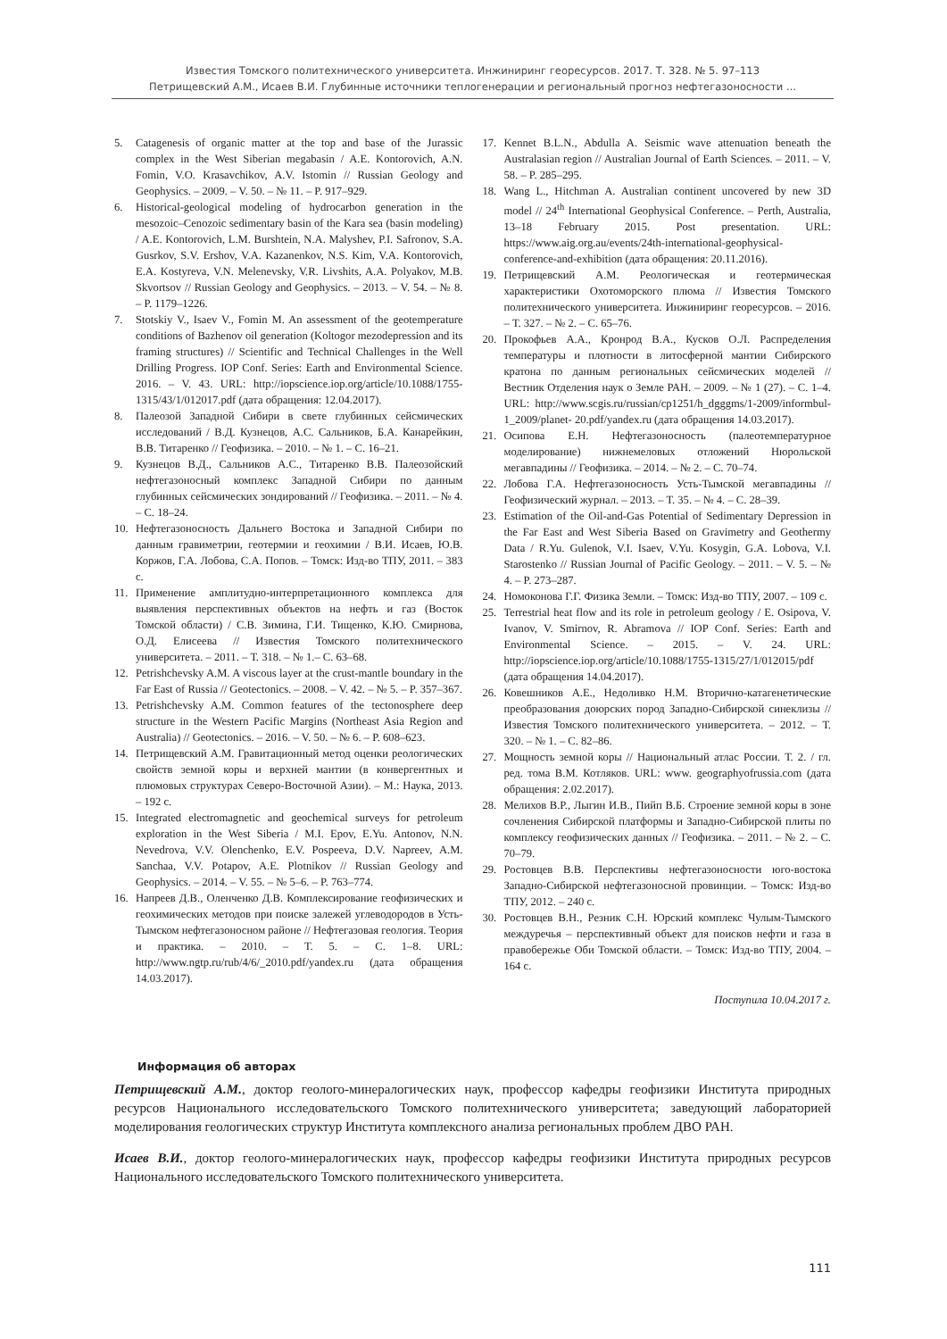Известия Томского политехнического университета. Инжиниринг георесурсов. 2017. Т. 328. № 5. 97–113
Петрищевский А.М., Исаев В.И. Глубинные источники теплогенерации и региональный прогноз нефтегазоносности ...
5. Catagenesis of organic matter at the top and base of the Jurassic complex in the West Siberian megabasin / A.E. Kontorovich, A.N. Fomin, V.O. Krasavchikov, A.V. Istomin // Russian Geology and Geophysics. – 2009. – V. 50. – № 11. – P. 917–929.
6. Historical-geological modeling of hydrocarbon generation in the mesozoic–Cenozoic sedimentary basin of the Kara sea (basin modeling) / A.E. Kontorovich, L.M. Burshtein, N.A. Malyshev, P.I. Safronov, S.A. Gusrkov, S.V. Ershov, V.A. Kazanenkov, N.S. Kim, V.A. Kontorovich, E.A. Kostyreva, V.N. Melenevsky, V.R. Livshits, A.A. Polyakov, M.B. Skvortsov // Russian Geology and Geophysics. – 2013. – V. 54. – № 8. – P. 1179–1226.
7. Stotskiy V., Isaev V., Fomin M. An assessment of the geotemperature conditions of Bazhenov oil generation (Koltogor mezodepression and its framing structures) // Scientific and Technical Challenges in the Well Drilling Progress. IOP Conf. Series: Earth and Environmental Science. 2016. – V. 43. URL: http://iopscience.iop.org/article/10.1088/1755-1315/43/1/012017.pdf (дата обращения: 12.04.2017).
8. Палеозой Западной Сибири в свете глубинных сейсмических исследований / В.Д. Кузнецов, А.С. Сальников, Б.А. Канарейкин, В.В. Титаренко // Геофизика. – 2010. – № 1. – С. 16–21.
9. Кузнецов В.Д., Сальников А.С., Титаренко В.В. Палеозойский нефтегазоносный комплекс Западной Сибири по данным глубинных сейсмических зондирований // Геофизика. – 2011. – № 4. – С. 18–24.
10. Нефтегазоносность Дальнего Востока и Западной Сибири по данным гравиметрии, геотермии и геохимии / В.И. Исаев, Ю.В. Коржов, Г.А. Лобова, С.А. Попов. – Томск: Изд-во ТПУ, 2011. – 383 с.
11. Применение амплитудно-интерпретационного комплекса для выявления перспективных объектов на нефть и газ (Восток Томской области) / С.В. Зимина, Г.И. Тищенко, К.Ю. Смирнова, О.Д. Елисеева // Известия Томского политехнического университета. – 2011. – Т. 318. – № 1.– С. 63–68.
12. Petrishchevsky A.M. A viscous layer at the crust-mantle boundary in the Far East of Russia // Geotectonics. – 2008. – V. 42. – № 5. – P. 357–367.
13. Petrishchevsky A.M. Common features of the tectonosphere deep structure in the Western Pacific Margins (Northeast Asia Region and Australia) // Geotectonics. – 2016. – V. 50. – № 6. – P. 608–623.
14. Петрищевский А.М. Гравитационный метод оценки реологических свойств земной коры и верхней мантии (в конвергентных и плюмовых структурах Северо-Восточной Азии). – М.: Наука, 2013. – 192 с.
15. Integrated electromagnetic and geochemical surveys for petroleum exploration in the West Siberia / M.I. Epov, E.Yu. Antonov, N.N. Nevedrova, V.V. Olenchenko, E.V. Pospeeva, D.V. Napreev, A.M. Sanchaa, V.V. Potapov, A.E. Plotnikov // Russian Geology and Geophysics. – 2014. – V. 55. – № 5–6. – P. 763–774.
16. Напреев Д.В., Оленченко Д.В. Комплексирование геофизических и геохимических методов при поиске залежей углеводородов в Усть-Тымском нефтегазоносном районе // Нефтегазовая геология. Теория и практика. – 2010. – Т. 5. – С. 1–8. URL: http://www.ngtp.ru/rub/4/6/_2010.pdf/yandex.ru (дата обращения 14.03.2017).
17. Kennet B.L.N., Abdulla A. Seismic wave attenuation beneath the Australasian region // Australian Journal of Earth Sciences. – 2011. – V. 58. – P. 285–295.
18. Wang L., Hitchman A. Australian continent uncovered by new 3D model // 24<sup>th</sup> International Geophysical Conference. – Perth, Australia, 13–18 February 2015. Post presentation. URL: https://www.aig.org.au/events/24th-international-geophysical-conference-and-exhibition (дата обращения: 20.11.2016).
19. Петрищевский А.М. Реологическая и геотермическая характеристики Охотоморского плюма // Известия Томского политехнического университета. Инжиниринг георесурсов. – 2016. – Т. 327. – № 2. – С. 65–76.
20. Прокофьев А.А., Кронрод В.А., Кусков О.Л. Распределения температуры и плотности в литосферной мантии Сибирского кратона по данным региональных сейсмических моделей // Вестник Отделения наук о Земле РАН. – 2009. – № 1 (27). – С. 1–4. URL: http://www.scgis.ru/russian/cp1251/h_dgggms/1-2009/informbul-1_2009/planet- 20.pdf/yandex.ru (дата обращения 14.03.2017).
21. Осипова Е.Н. Нефтегазоносность (палеотемпературное моделирование) нижнемеловых отложений Нюрольской мегавпадины // Геофизика. – 2014. – № 2. – С. 70–74.
22. Лобова Г.А. Нефтегазоносность Усть-Тымской мегавпадины // Геофизический журнал. – 2013. – Т. 35. – № 4. – С. 28–39.
23. Estimation of the Oil-and-Gas Potential of Sedimentary Depression in the Far East and West Siberia Based on Gravimetry and Geothermy Data / R.Yu. Gulenok, V.I. Isaev, V.Yu. Kosygin, G.A. Lobova, V.I. Starostenko // Russian Journal of Pacific Geology. – 2011. – V. 5. – № 4. – P. 273–287.
24. Номоконова Г.Г. Физика Земли. – Томск: Изд-во ТПУ, 2007. – 109 с.
25. Terrestrial heat flow and its role in petroleum geology / E. Osipova, V. Ivanov, V. Smirnov, R. Abramova // IOP Conf. Series: Earth and Environmental Science. – 2015. – V. 24. URL: http://iopscience.iop.org/article/10.1088/1755-1315/27/1/012015/pdf (дата обращения 14.04.2017).
26. Ковешников А.Е., Недоливко Н.М. Вторично-катагенетические преобразования доюрских пород Западно-Сибирской синеклизы // Известия Томского политехнического университета. – 2012. – Т. 320. – № 1. – С. 82–86.
27. Мощность земной коры // Национальный атлас России. Т. 2. / гл. ред. тома В.М. Котляков. URL: www. geographyofrussia.com (дата обращения: 2.02.2017).
28. Мелихов В.Р., Лыгин И.В., Пийп В.Б. Строение земной коры в зоне сочленения Сибирской платформы и Западно-Сибирской плиты по комплексу геофизических данных // Геофизика. – 2011. – № 2. – С. 70–79.
29. Ростовцев В.В. Перспективы нефтегазоносности юго-востока Западно-Сибирской нефтегазоносной провинции. – Томск: Изд-во ТПУ, 2012. – 240 с.
30. Ростовцев В.Н., Резник С.Н. Юрский комплекс Чулым-Тымского междуречья – перспективный объект для поисков нефти и газа в правобережье Оби Томской области. – Томск: Изд-во ТПУ, 2004. – 164 с.
Поступила 10.04.2017 г.
Информация об авторах
Петрищевский А.М., доктор геолого-минералогических наук, профессор кафедры геофизики Института природных ресурсов Национального исследовательского Томского политехнического университета; заведующий лабораторией моделирования геологических структур Института комплексного анализа региональных проблем ДВО РАН.
Исаев В.И., доктор геолого-минералогических наук, профессор кафедры геофизики Института природных ресурсов Национального исследовательского Томского политехнического университета.
111